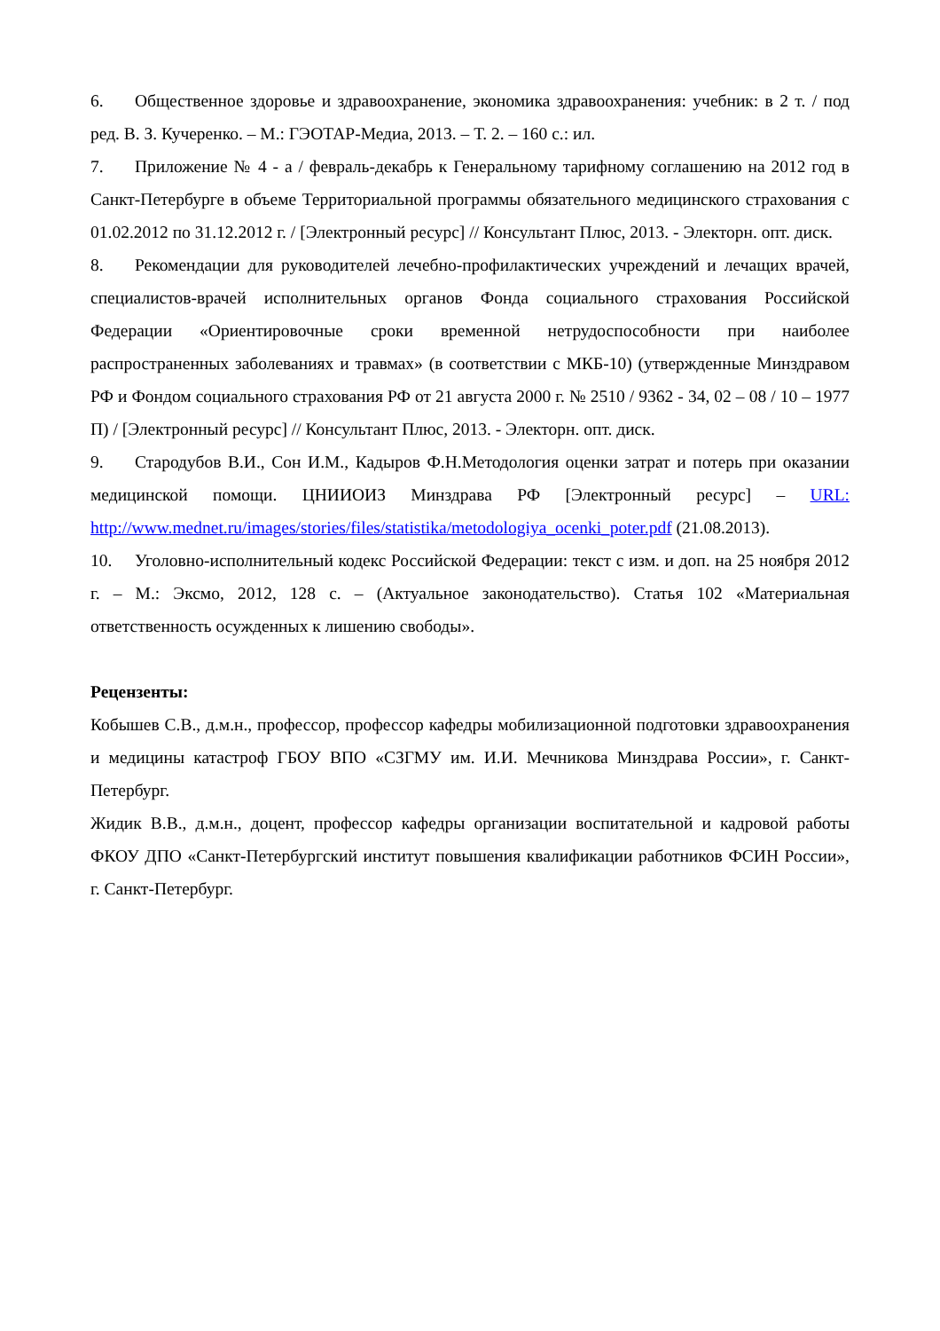6. Общественное здоровье и здравоохранение, экономика здравоохранения: учебник: в 2 т. / под ред. В. З. Кучеренко. – М.: ГЭОТАР-Медиа, 2013. – Т. 2. – 160 с.: ил.
7. Приложение № 4 - а / февраль-декабрь к Генеральному тарифному соглашению на 2012 год в Санкт-Петербурге в объеме Территориальной программы обязательного медицинского страхования с 01.02.2012 по 31.12.2012 г. / [Электронный ресурс] // Консультант Плюс, 2013. - Электорн. опт. диск.
8. Рекомендации для руководителей лечебно-профилактических учреждений и лечащих врачей, специалистов-врачей исполнительных органов Фонда социального страхования Российской Федерации «Ориентировочные сроки временной нетрудоспособности при наиболее распространенных заболеваниях и травмах» (в соответствии с МКБ-10) (утвержденные Минздравом РФ и Фондом социального страхования РФ от 21 августа 2000 г. № 2510 / 9362 - 34, 02 – 08 / 10 – 1977 П) / [Электронный ресурс] // Консультант Плюс, 2013. - Электорн. опт. диск.
9. Стародубов В.И., Сон И.М., Кадыров Ф.Н.Методология оценки затрат и потерь при оказании медицинской помощи. ЦНИИОИЗ Минздрава РФ [Электронный ресурс] – URL: http://www.mednet.ru/images/stories/files/statistika/metodologiya_ocenki_poter.pdf (21.08.2013).
10. Уголовно-исполнительный кодекс Российской Федерации: текст с изм. и доп. на 25 ноября 2012 г. – М.: Эксмо, 2012, 128 с. – (Актуальное законодательство). Статья 102 «Материальная ответственность осужденных к лишению свободы».
Рецензенты:
Кобышев С.В., д.м.н., профессор, профессор кафедры мобилизационной подготовки здравоохранения и медицины катастроф ГБОУ ВПО «СЗГМУ им. И.И. Мечникова Минздрава России», г. Санкт-Петербург.
Жидик В.В., д.м.н., доцент, профессор кафедры организации воспитательной и кадровой работы ФКОУ ДПО «Санкт-Петербургский институт повышения квалификации работников ФСИН России», г. Санкт-Петербург.